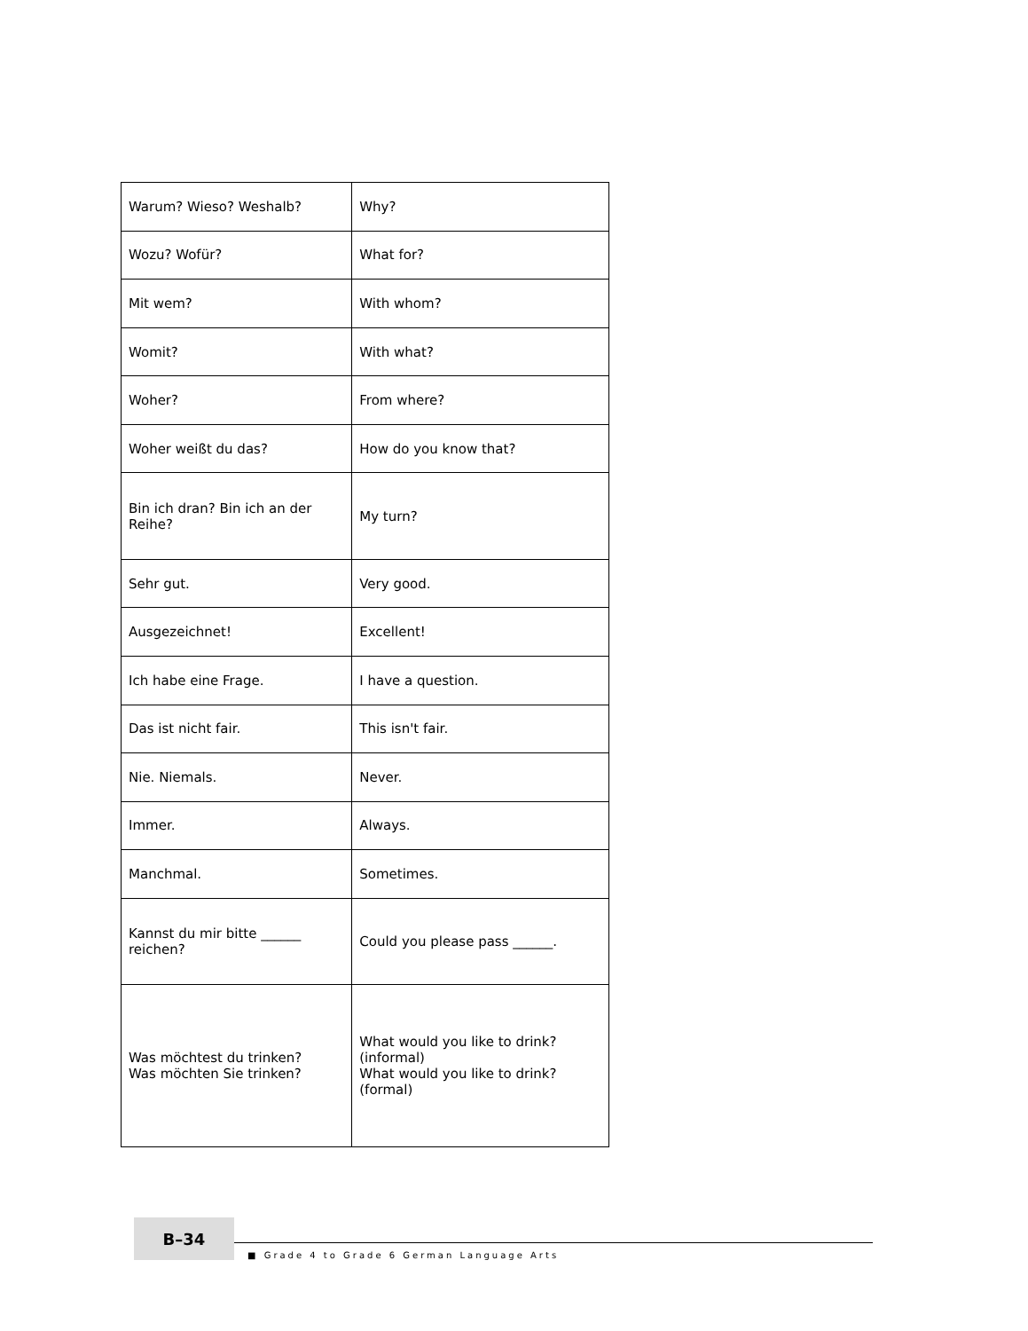| Warum? Wieso? Weshalb? | Why? |
| Wozu? Wofür? | What for? |
| Mit wem? | With whom? |
| Womit? | With what? |
| Woher? | From where? |
| Woher weißt du das? | How do you know that? |
| Bin ich dran? Bin ich an der Reihe? | My turn? |
| Sehr gut. | Very good. |
| Ausgezeichnet! | Excellent! |
| Ich habe eine Frage. | I have a question. |
| Das ist nicht fair. | This isn't fair. |
| Nie. Niemals. | Never. |
| Immer. | Always. |
| Manchmal. | Sometimes. |
| Kannst du mir bitte ______ reichen? | Could you please pass ______. |
| Was möchtest du trinken? Was möchten Sie trinken? | What would you like to drink? (informal) What would you like to drink? (formal) |
B–34
■ Grade 4 to Grade 6 German Language Arts